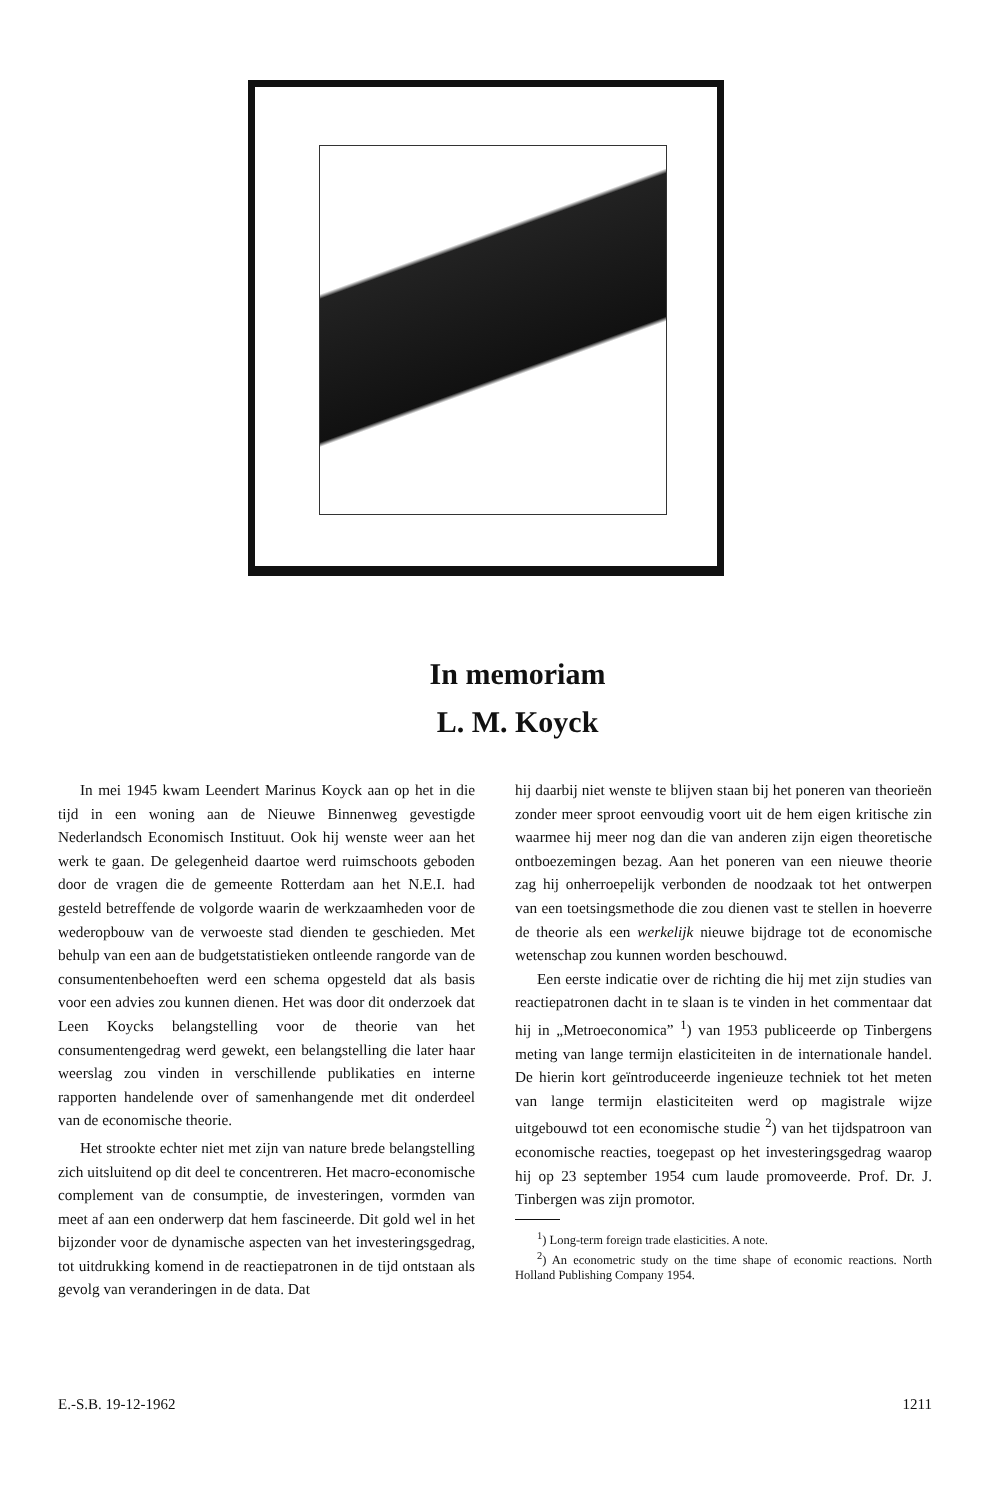In memoriam
L. M. Koyck
In mei 1945 kwam Leendert Marinus Koyck aan op het in die tijd in een woning aan de Nieuwe Binnenweg gevestigde Nederlandsch Economisch Instituut. Ook hij wenste weer aan het werk te gaan. De gelegenheid daartoe werd ruimschoots geboden door de vragen die de gemeente Rotterdam aan het N.E.I. had gesteld betreffende de volgorde waarin de werkzaamheden voor de wederopbouw van de verwoeste stad dienden te geschieden. Met behulp van een aan de budgetstatistieken ontleende rangorde van de consumentenbehoeften werd een schema opgesteld dat als basis voor een advies zou kunnen dienen. Het was door dit onderzoek dat Leen Koycks belangstelling voor de theorie van het consumentengedrag werd gewekt, een belangstelling die later haar weerslag zou vinden in verschillende publikaties en interne rapporten handelende over of samenhangende met dit onderdeel van de economische theorie.
Het strookte echter niet met zijn van nature brede belangstelling zich uitsluitend op dit deel te concentreren. Het macro-economische complement van de consumptie, de investeringen, vormden van meet af aan een onderwerp dat hem fascineerde. Dit gold wel in het bijzonder voor de dynamische aspecten van het investeringsgedrag, tot uitdrukking komend in de reactiepatronen in de tijd ontstaan als gevolg van veranderingen in de data. Dat
hij daarbij niet wenste te blijven staan bij het poneren van theorieën zonder meer sproot eenvoudig voort uit de hem eigen kritische zin waarmee hij meer nog dan die van anderen zijn eigen theoretische ontboezemingen bezag. Aan het poneren van een nieuwe theorie zag hij onherroepelijk verbonden de noodzaak tot het ontwerpen van een toetsingsmethode die zou dienen vast te stellen in hoeverre de theorie als een werkelijk nieuwe bijdrage tot de economische wetenschap zou kunnen worden beschouwd.
Een eerste indicatie over de richting die hij met zijn studies van reactiepatronen dacht in te slaan is te vinden in het commentaar dat hij in „Metroeconomica” <sup>1</sup>) van 1953 publiceerde op Tinbergens meting van lange termijn elasticiteiten in de internationale handel. De hierin kort geïntroduceerde ingenieuze techniek tot het meten van lange termijn elasticiteiten werd op magistrale wijze uitgebouwd tot een economische studie <sup>2</sup>) van het tijdspatroon van economische reacties, toegepast op het investeringsgedrag waarop hij op 23 september 1954 cum laude promoveerde. Prof. Dr. J. Tinbergen was zijn promotor.
<sup>1</sup>) Long-term foreign trade elasticities. A note.
<sup>2</sup>) An econometric study on the time shape of economic reactions. North Holland Publishing Company 1954.
E.-S.B. 19-12-1962 1211